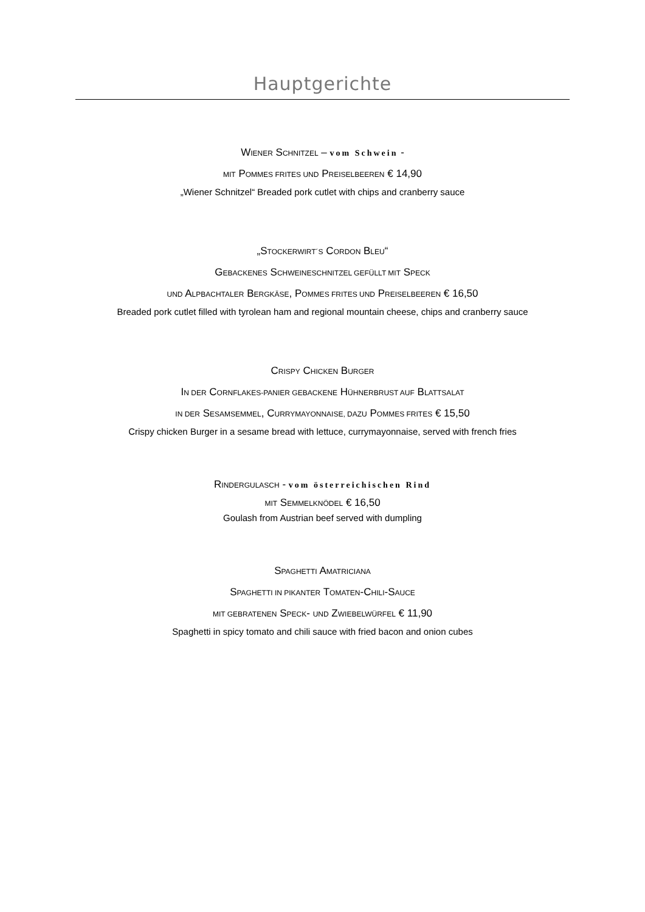Hauptgerichte
WIENER SCHNITZEL – vom Schwein -
MIT POMMES FRITES UND PREISELBEEREN € 14,90
„Wiener Schnitzel“ Breaded pork cutlet with chips and cranberry sauce
„STOCKERWIRT´S CORDON BLEU“
GEBACKENES SCHWEINESCHNITZEL GEFÜLLT MIT SPECK
UND ALPBACHTALER BERGKÄSE, POMMES FRITES UND PREISELBEEREN € 16,50
Breaded pork cutlet filled with tyrolean ham and regional mountain cheese, chips and cranberry sauce
CRISPY CHICKEN BURGER
IN DER CORNFLAKES-PANIER GEBACKENE HÜHNERBRUST AUF BLATTSALAT
IN DER SESAMSEMMEL, CURRYMAYONNAISE, DAZU POMMES FRITES € 15,50
Crispy chicken Burger in a sesame bread with lettuce, currymayonnaise, served with french fries
RINDERGULASCH - vom österreichischen Rind
MIT SEMMELKNÖDEL € 16,50
Goulash from Austrian beef served with dumpling
SPAGHETTI AMATRICIANA
SPAGHETTI IN PIKANTER TOMATEN-CHILI-SAUCE
MIT GEBRATENEN SPECK- UND ZWIEBELWÜRFEL € 11,90
Spaghetti in spicy tomato and chili sauce with fried bacon and onion cubes